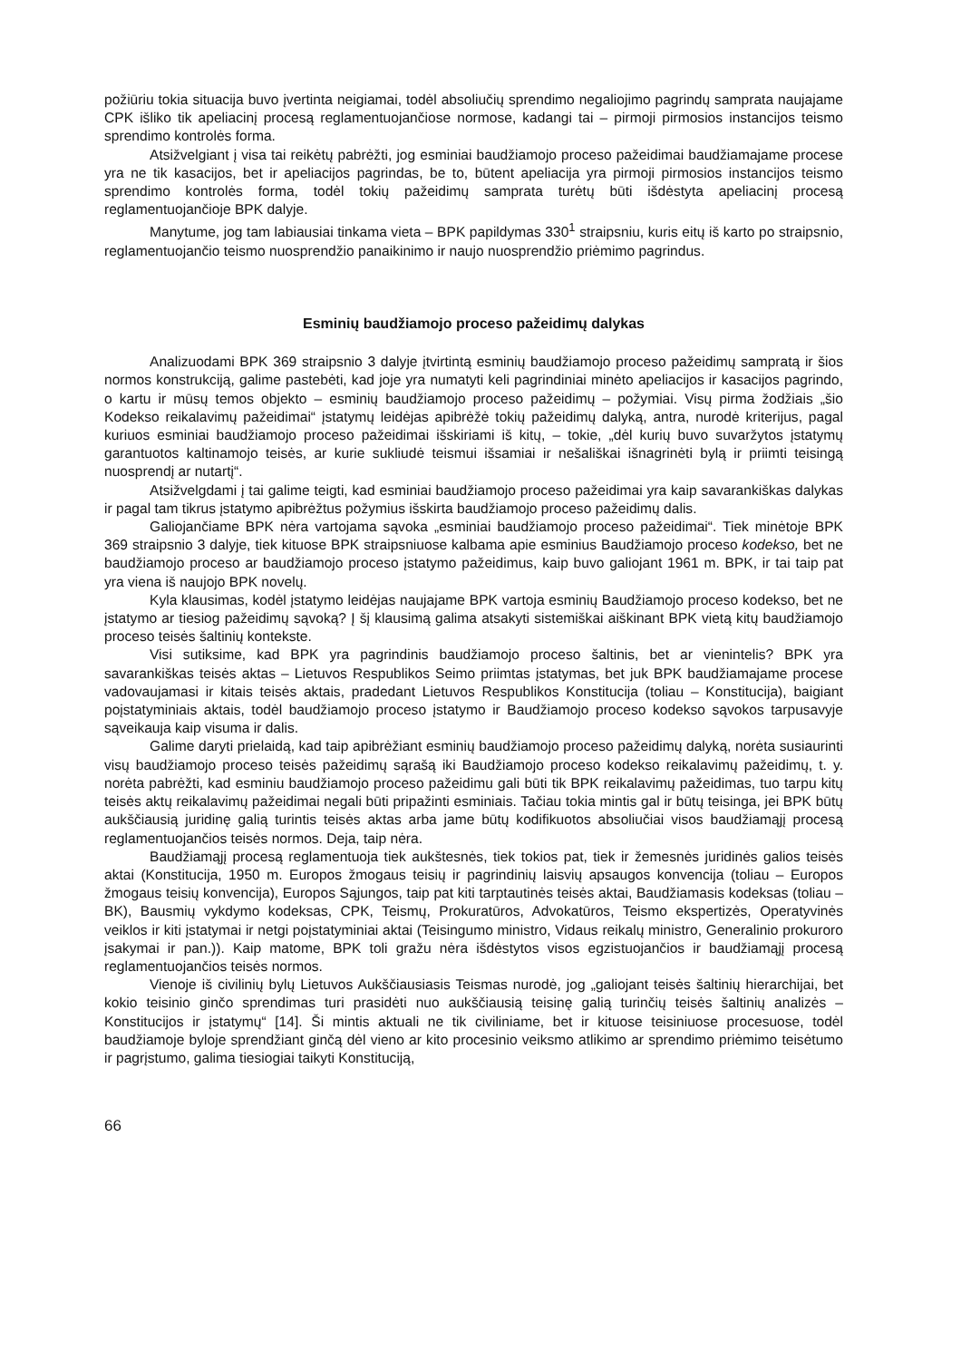požiūriu tokia situacija buvo įvertinta neigiamai, todėl absoliučių sprendimo negaliojimo pagrindų samprata naujajame CPK išliko tik apeliacinį procesą reglamentuojančiose normose, kadangi tai – pirmoji pirmosios instancijos teismo sprendimo kontrolės forma.
Atsižvelgiant į visa tai reikėtų pabrėžti, jog esminiai baudžiamojo proceso pažeidimai baudžiamajame procese yra ne tik kasacijos, bet ir apeliacijos pagrindas, be to, būtent apeliacija yra pirmoji pirmosios instancijos teismo sprendimo kontrolės forma, todėl tokių pažeidimų samprata turėtų būti išdėstyta apeliacinį procesą reglamentuojančioje BPK dalyje.
Manytume, jog tam labiausiai tinkama vieta – BPK papildymas 330<sup>1</sup> straipsniu, kuris eitų iš karto po straipsnio, reglamentuojančio teismo nuosprendžio panaikinimo ir naujo nuosprendžio priėmimo pagrindus.
Esminių baudžiamojo proceso pažeidimų dalykas
Analizuodami BPK 369 straipsnio 3 dalyje įtvirtintą esminių baudžiamojo proceso pažeidimų sampratą ir šios normos konstrukciją, galime pastebėti, kad joje yra numatyti keli pagrindiniai minėto apeliacijos ir kasacijos pagrindo, o kartu ir mūsų temos objekto – esminių baudžiamojo proceso pažeidimų – požymiai. Visų pirma žodžiais „šio Kodekso reikalavimų pažeidimai“ įstatymų leidėjas apibrėžė tokių pažeidimų dalyką, antra, nurodė kriterijus, pagal kuriuos esminiai baudžiamojo proceso pažeidimai išskiriami iš kitų, – tokie, „dėl kurių buvo suvaržytos įstatymų garantuotos kaltinamojo teisės, ar kurie sukliudė teismui išsamiai ir nešališkai išnagrinėti bylą ir priimti teisingą nuosprendį ar nutartį“.
Atsižvelgdami į tai galime teigti, kad esminiai baudžiamojo proceso pažeidimai yra kaip savarankiškas dalykas ir pagal tam tikrus įstatymo apibrėžtus požymius išskirta baudžiamojo proceso pažeidimų dalis.
Galiojančiame BPK nėra vartojama sąvoka „esminiai baudžiamojo proceso pažeidimai“. Tiek minėtoje BPK 369 straipsnio 3 dalyje, tiek kituose BPK straipsniuose kalbama apie esminius Baudžiamojo proceso kodekso, bet ne baudžiamojo proceso ar baudžiamojo proceso įstatymo pažeidimus, kaip buvo galiojant 1961 m. BPK, ir tai taip pat yra viena iš naujojo BPK novelų.
Kyla klausimas, kodėl įstatymo leidėjas naujajame BPK vartoja esminių Baudžiamojo proceso kodekso, bet ne įstatymo ar tiesiog pažeidimų sąvoką? Į šį klausimą galima atsakyti sistemiškai aiškinant BPK vietą kitų baudžiamojo proceso teisės šaltinių kontekste.
Visi sutiksime, kad BPK yra pagrindinis baudžiamojo proceso šaltinis, bet ar vienintelis? BPK yra savarankiškas teisės aktas – Lietuvos Respublikos Seimo priimtas įstatymas, bet juk BPK baudžiamajame procese vadovaujamasi ir kitais teisės aktais, pradedant Lietuvos Respublikos Konstitucija (toliau – Konstitucija), baigiant poįstatyminiais aktais, todėl baudžiamojo proceso įstatymo ir Baudžiamojo proceso kodekso sąvokos tarpusavyje sąveikauja kaip visuma ir dalis.
Galime daryti prielaidą, kad taip apibrėžiant esminių baudžiamojo proceso pažeidimų dalyką, norėta susiaurinti visų baudžiamojo proceso teisės pažeidimų sąrašą iki Baudžiamojo proceso kodekso reikalavimų pažeidimų, t. y. norėta pabrėžti, kad esminiu baudžiamojo proceso pažeidimu gali būti tik BPK reikalavimų pažeidimas, tuo tarpu kitų teisės aktų reikalavimų pažeidimai negali būti pripažinti esminiais. Tačiau tokia mintis gal ir būtų teisinga, jei BPK būtų aukščiausią juridinę galią turintis teisės aktas arba jame būtų kodifikuotos absoliučiai visos baudžiamąjį procesą reglamentuojančios teisės normos. Deja, taip nėra.
Baudžiamąjį procesą reglamentuoja tiek aukštesnės, tiek tokios pat, tiek ir žemesnės juridinės galios teisės aktai (Konstitucija, 1950 m. Europos žmogaus teisių ir pagrindinių laisvių apsaugos konvencija (toliau – Europos žmogaus teisių konvencija), Europos Sąjungos, taip pat kiti tarptautinės teisės aktai, Baudžiamasis kodeksas (toliau – BK), Bausmių vykdymo kodeksas, CPK, Teismų, Prokuratūros, Advokatūros, Teismo ekspertizės, Operatyvinės veiklos ir kiti įstatymai ir netgi poįstatyminiai aktai (Teisingumo ministro, Vidaus reikalų ministro, Generalinio prokuroro įsakymai ir pan.)). Kaip matome, BPK toli gražu nėra išdėstytos visos egzistuojančios ir baudžiamąjį procesą reglamentuojančios teisės normos.
Vienoje iš civilinių bylų Lietuvos Aukščiausiasis Teismas nurodė, jog „galiojant teisės šaltinių hierarchijai, bet kokio teisinio ginčo sprendimas turi prasidėti nuo aukščiausią teisinę galią turinčių teisės šaltinių analizės – Konstitucijos ir įstatymų“ [14]. Ši mintis aktuali ne tik civiliniame, bet ir kituose teisiniuose procesuose, todėl baudžiamoje byloje sprendžiant ginčą dėl vieno ar kito procesinio veiksmo atlikimo ar sprendimo priėmimo teisėtumo ir pagrįstumo, galima tiesiogiai taikyti Konstituciją,
66